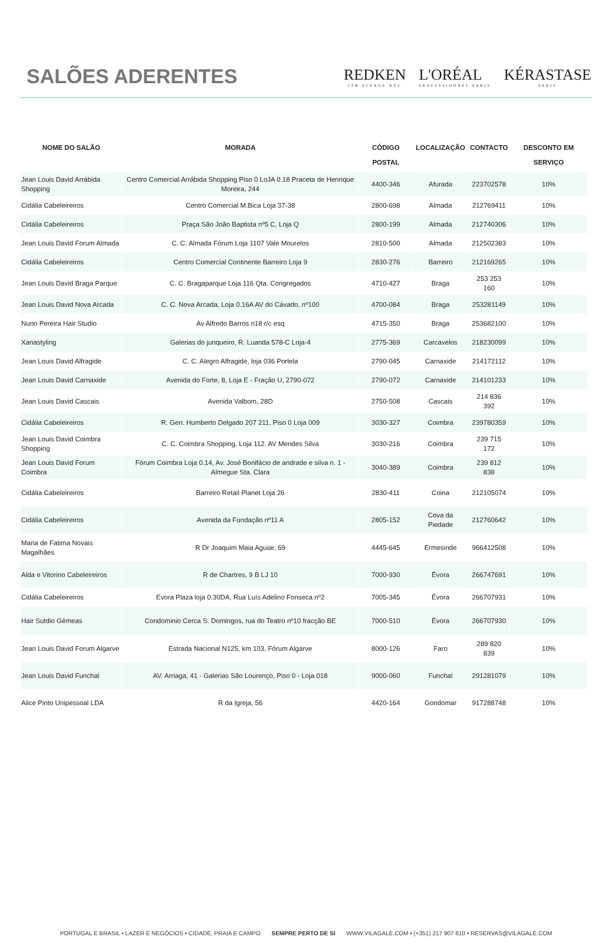SALÕES ADERENTES
REDKEN
5TH AVENUE NYC L'ORÉAL
PROFESSIONNEL PARIS KÉRASTASE
PARIS
| NOME DO SALÃO | MORADA | CÓDIGO POSTAL | LOCALIZAÇÃO | CONTACTO | DESCONTO EM SERVIÇO |
| --- | --- | --- | --- | --- | --- |
| Jean Louis David Arrábida Shopping | Centro Comercial Arrábida Shopping Piso 0 LoJA 0.18 Praceta de Henrique Moreira, 244 | 4400-346 | Afurada | 223702578 | 10% |
| Cidália Cabeleireiros | Centro Comercial M.Bica Loja 37-38 | 2800-698 | Almada | 212769411 | 10% |
| Cidália Cabeleireiros | Praça São João Baptista nº5 C, Loja Q | 2800-199 | Almada | 212740306 | 10% |
| Jean Louis David Forum Almada | C. C. Almada Fórum Loja 1107 Vale Mourelos | 2810-500 | Almada | 212502383 | 10% |
| Cidália Cabeleireiros | Centro Comercial Continente Barreiro Loja 9 | 2830-276 | Barreiro | 212169265 | 10% |
| Jean Louis David Braga Parque | C. C. Bragaparque Loja 116 Qta. Congregados | 4710-427 | Braga | 253 253 160 | 10% |
| Jean Louis David Nova Arcada | C. C. Nova Arcada, Loja 0.16A AV do Cávado, nº100 | 4700-084 | Braga | 253281149 | 10% |
| Nuno Pereira Hair Studio | Av Alfredo Barros n18 r/c esq | 4715-350 | Braga | 253682100 | 10% |
| Xanastyling | Galerias do junqueiro, R. Luanda 578-C Loja-4 | 2775-369 | Carcavelos | 218230099 | 10% |
| Jean Louis David Alfragide | C. C. Alegro Alfragide, loja 036 Portela | 2790-045 | Carnaxide | 214172112 | 10% |
| Jean Louis David Carnaxide | Avenida do Forte, 8, Loja E - Fração U, 2790-072 | 2790-072 | Carnaxide | 214101233 | 10% |
| Jean Louis David Cascais | Avenida Valbom, 28D | 2750-508 | Cascais | 214 836 392 | 10% |
| Cidália Cabeleireiros | R. Gen. Humberto Delgado 207 211, Piso 0 Loja 009 | 3030-327 | Coimbra | 239780359 | 10% |
| Jean Louis David Coimbra Shopping | C. C. Coimbra Shopping, Loja 112. AV Mendes Silva | 3030-216 | Coimbra | 239 715 172 | 10% |
| Jean Louis David Forum Coimbra | Fórum Coimbra Loja 0.14, Av. José Bonifácio de andrade e silva n. 1 - Almegue Sta. Clara | 3040-389 | Coimbra | 239 812 838 | 10% |
| Cidália Cabeleireiros | Barreiro Retail Planet Loja 26 | 2830-411 | Coina | 212105074 | 10% |
| Cidália Cabeleireiros | Avenida da Fundação nº11 A | 2805-152 | Cova da Piedade | 212760642 | 10% |
| Maria de Fatima Novais Magalhães | R Dr Joaquim Maia Aguiar, 69 | 4445-645 | Ermesinde | 966412508 | 10% |
| Alda e Vitorino Cabeleireiros | R de Chartres, 9 B LJ 10 | 7000-930 | Évora | 266747691 | 10% |
| Cidália Cabeleireiros | Evora Plaza loja 0.30DA, Rua Luís Adelino Fonseca nº2 | 7005-345 | Évora | 266707931 | 10% |
| Hair Sutdio Gémeas | Condominio Cerca S. Domingos, rua do Teatro nº10 fracção BE | 7000-510 | Évora | 266707930 | 10% |
| Jean Louis David Forum Algarve | Estrada Nacional N125, km 103, Fórum Algarve | 8000-126 | Faro | 289 820 839 | 10% |
| Jean Louis David Funchal | AV. Arriaga, 41 - Galerias São Lourenço, Piso 0 - Loja 018 | 9000-060 | Funchal | 291281079 | 10% |
| Alice Pinto Unipessoal LDA | R da Igreja, 56 | 4420-164 | Gondomar | 917288748 | 10% |
PORTUGAL E BRASIL • LAZER E NEGÓCIOS • CIDADE, PRAIA E CAMPO SEMPRE PERTO DE SI WWW.VILAGALE.COM • (+351) 217 907 610 • RESERVAS@VILAGALE.COM